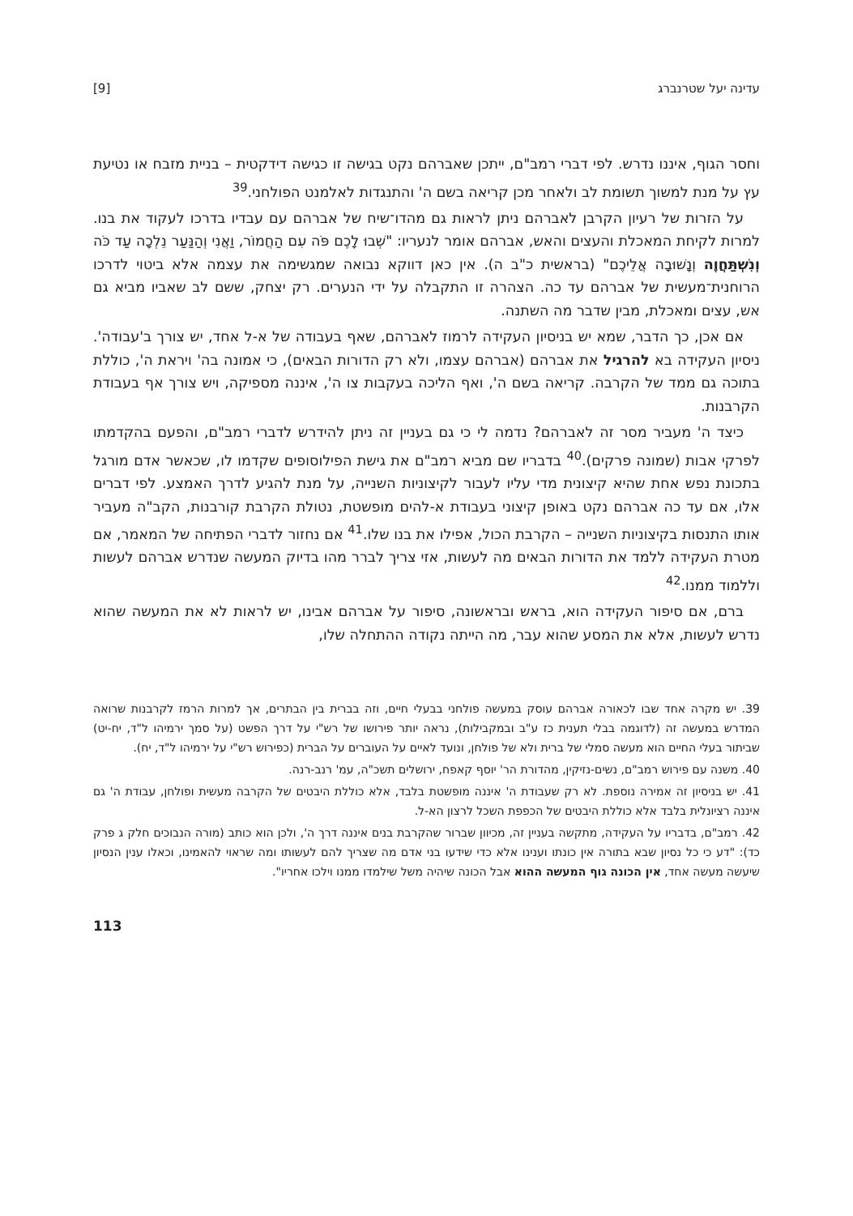עדינה יעל שטרנברג [9]
וחסר הגוף, איננו נדרש. לפי דברי רמב"ם, ייתכן שאברהם נקט בגישה זו כגישה דידקטית – בניית מזבח או נטיעת עץ על מנת למשוך תשומת לב ולאחר מכן קריאה בשם ה' והתנגדות לאלמנט הפולחני.<sup>39</sup>
על הזרות של רעיון הקרבן לאברהם ניתן לראות גם מהדו־שיח של אברהם עם עבדיו בדרכו לעקוד את בנו. למרות לקיחת המאכלת והעצים והאש, אברהם אומר לנעריו: "שְׁבוּ לָכֶם פֹּה עִם הַחֲמוֹר, וַאֲנִי וְהַנַּעַר נֵלְכָה עַד כֹּה וְנִשְׁתַּחֲוֶה וְנָשׁוּבָה אֲלֵיכֶם" (בראשית כ"ב ה). אין כאן דווקא נבואה שמגשימה את עצמה אלא ביטוי לדרכו הרוחנית־מעשית של אברהם עד כה. הצהרה זו התקבלה על ידי הנערים. רק יצחק, ששם לב שאביו מביא גם אש, עצים ומאכלת, מבין שדבר מה השתנה.
אם אכן, כך הדבר, שמא יש בניסיון העקידה לרמוז לאברהם, שאף בעבודה של א-ל אחד, יש צורך ב'עבודה'. ניסיון העקידה בא להרגיל את אברהם (אברהם עצמו, ולא רק הדורות הבאים), כי אמונה בה' ויראת ה', כוללת בתוכה גם ממד של הקרבה. קריאה בשם ה', ואף הליכה בעקבות צו ה', איננה מספיקה, ויש צורך אף בעבודת הקרבנות.
כיצד ה' מעביר מסר זה לאברהם? נדמה לי כי גם בעניין זה ניתן להידרש לדברי רמב"ם, והפעם בהקדמתו לפרקי אבות (שמונה פרקים).<sup>40</sup> בדבריו שם מביא רמב"ם את גישת הפילוסופים שקדמו לו, שכאשר אדם מורגל בתכונת נפש אחת שהיא קיצונית מדי עליו לעבור לקיצוניות השנייה, על מנת להגיע לדרך האמצע. לפי דברים אלו, אם עד כה אברהם נקט באופן קיצוני בעבודת א-להים מופשטת, נטולת הקרבת קורבנות, הקב"ה מעביר אותו התנסות בקיצוניות השנייה – הקרבת הכול, אפילו את בנו שלו.<sup>41</sup> אם נחזור לדברי הפתיחה של המאמר, אם מטרת העקידה ללמד את הדורות הבאים מה לעשות, אזי צריך לברר מהו בדיוק המעשה שנדרש אברהם לעשות וללמוד ממנו.<sup>42</sup>
ברם, אם סיפור העקידה הוא, בראש ובראשונה, סיפור על אברהם אבינו, יש לראות לא את המעשה שהוא נדרש לעשות, אלא את המסע שהוא עבר, מה הייתה נקודה ההתחלה שלו,
39. יש מקרה אחד שבו לכאורה אברהם עוסק במעשה פולחני בבעלי חיים, וזה בברית בין הבתרים, אך למרות הרמז לקרבנות שרואה המדרש במעשה זה (לדוגמה בבלי תענית כז ע"ב ובמקבילות), נראה יותר פירושו של רש"י על דרך הפשט (על סמך ירמיהו ל"ד, יח-יט) שביתור בעלי החיים הוא מעשה סמלי של ברית ולא של פולחן, ונועד לאיים על העוברים על הברית (כפירוש רש"י על ירמיהו ל"ד, יח).
40. משנה עם פירוש רמב"ם, נשים-נזיקין, מהדורת הר' יוסף קאפח, ירושלים תשכ"ה, עמ' רנב-רנה.
41. יש בניסיון זה אמירה נוספת. לא רק שעבודת ה' איננה מופשטת בלבד, אלא כוללת היבטים של הקרבה מעשית ופולחן, עבודת ה' גם איננה רציונלית בלבד אלא כוללת היבטים של הכפפת השכל לרצון הא-ל.
42. רמב"ם, בדבריו על העקידה, מתקשה בעניין זה, מכיוון שברור שהקרבת בנים איננה דרך ה', ולכן הוא כותב (מורה הנבוכים חלק ג פרק כד): "דע כי כל נסיון שבא בתורה אין כונתו וענינו אלא כדי שידעו בני אדם מה שצריך להם לעשותו ומה שראוי להאמינו, וכאלו ענין הנסיון שיעשה מעשה אחד, אין הכונה גוף המעשה ההוא אבל הכונה שיהיה משל שילמדו ממנו וילכו אחריו".
113